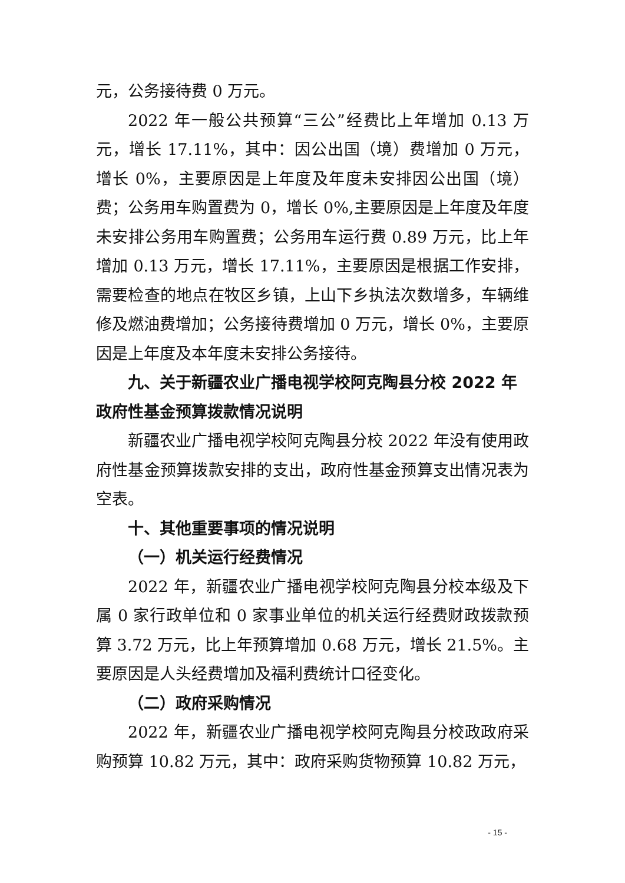元，公务接待费 0 万元。
2022 年一般公共预算“三公”经费比上年增加 0.13 万元，增长 17.11%，其中：因公出国（境）费增加 0 万元，增长 0%，主要原因是上年度及年度未安排因公出国（境）费；公务用车购置费为 0，增长 0%,主要原因是上年度及年度未安排公务用车购置费；公务用车运行费 0.89 万元，比上年增加 0.13 万元，增长 17.11%，主要原因是根据工作安排，需要检查的地点在牧区乡镇，上山下乡执法次数增多，车辆维修及燃油费增加；公务接待费增加 0 万元，增长 0%，主要原因是上年度及本年度未安排公务接待。
九、关于新疆农业广播电视学校阿克陶县分校 2022 年政府性基金预算拨款情况说明
新疆农业广播电视学校阿克陶县分校 2022 年没有使用政府性基金预算拨款安排的支出，政府性基金预算支出情况表为空表。
十、其他重要事项的情况说明
（一）机关运行经费情况
2022 年，新疆农业广播电视学校阿克陶县分校本级及下属 0 家行政单位和 0 家事业单位的机关运行经费财政拨款预算 3.72 万元，比上年预算增加 0.68 万元，增长 21.5%。主要原因是人头经费增加及福利费统计口径变化。
（二）政府采购情况
2022 年，新疆农业广播电视学校阿克陶县分校政政府采购预算 10.82 万元，其中：政府采购货物预算 10.82 万元，
- 15 -